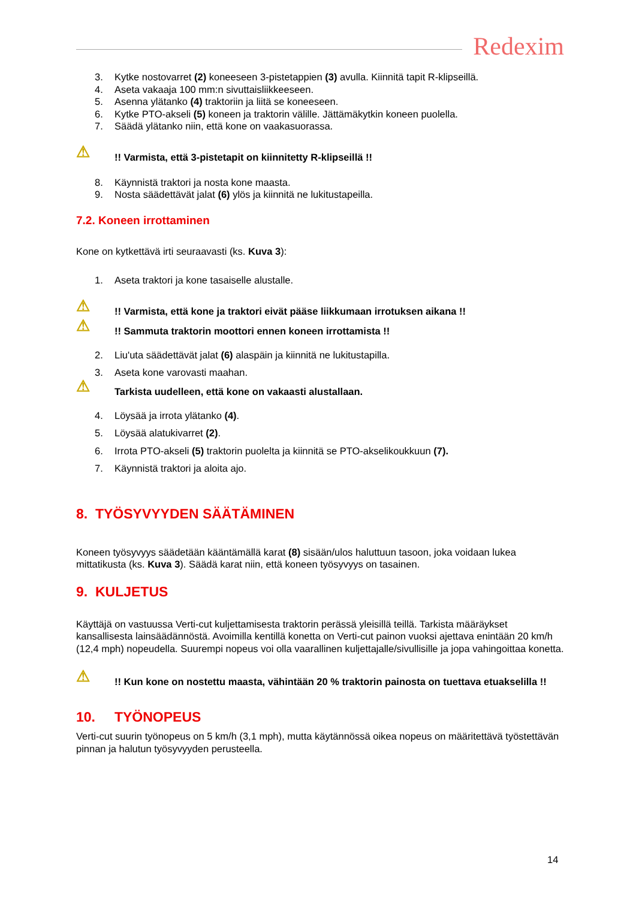Redexim
3. Kytke nostovarret (2) koneeseen 3-pistetappien (3) avulla. Kiinnitä tapit R-klipseillä.
4. Aseta vakaaja 100 mm:n sivuttaisliikkeeseen.
5. Asenna ylätanko (4) traktoriin ja liitä se koneeseen.
6. Kytke PTO-akseli (5) koneen ja traktorin välille. Jättämäkytkin koneen puolella.
7. Säädä ylätanko niin, että kone on vaakasuorassa.
⚠!! Varmista, että 3-pistetapit on kiinnitetty R-klipseillä !!
8. Käynnistä traktori ja nosta kone maasta.
9. Nosta säädettävät jalat (6) ylös ja kiinnitä ne lukitustapeilla.
7.2. Koneen irrottaminen
Kone on kytkettävä irti seuraavasti (ks. Kuva 3):
1. Aseta traktori ja kone tasaiselle alustalle.
⚠!! Varmista, että kone ja traktori eivät pääse liikkumaan irrotuksen aikana !!
⚠!! Sammuta traktorin moottori ennen koneen irrottamista !!
2. Liu'uta säädettävät jalat (6) alaspäin ja kiinnitä ne lukitustapilla.
3. Aseta kone varovasti maahan.
⚠ Tarkista uudelleen, että kone on vakaasti alustallaan.
4. Löysää ja irrota ylätanko (4).
5. Löysää alatukivarret (2).
6. Irrota PTO-akseli (5) traktorin puolelta ja kiinnitä se PTO-akselikoukkuun (7).
7. Käynnistä traktori ja aloita ajo.
8. TYÖSYVYYDEN SÄÄTÄMINEN
Koneen työsyvyys säädetään kääntämällä karat (8) sisään/ulos haluttuun tasoon, joka voidaan lukea mittatikusta (ks. Kuva 3). Säädä karat niin, että koneen työsyvyys on tasainen.
9. KULJETUS
Käyttäjä on vastuussa Verti-cut kuljettamisesta traktorin perässä yleisillä teillä. Tarkista määräykset kansallisesta lainsäädännöstä. Avoimilla kentillä konetta on Verti-cut painon vuoksi ajettava enintään 20 km/h (12,4 mph) nopeudella. Suurempi nopeus voi olla vaarallinen kuljettajalle/sivullisille ja jopa vahingoittaa konetta.
⚠!! Kun kone on nostettu maasta, vähintään 20 % traktorin painosta on tuettava etuakselilla !!
10. TYÖNOPEUS
Verti-cut suurin työnopeus on 5 km/h (3,1 mph), mutta käytännössä oikea nopeus on määritettävä työstettävän pinnan ja halutun työsyvyyden perusteella.
14